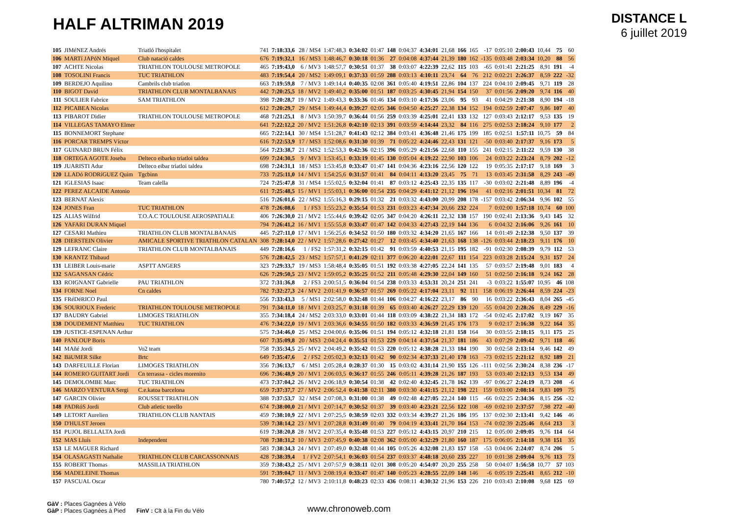HALF ALTRIMAN 2019
DISTANCE L
6 juillet 2019
| 105 | JIMéNEZ Andrés | Triatló l'hospitalet | 741 | 7:18:33,6 | 28 / MS4 | 1:47:48,3 | 0:34:02 | 01:47 | 148 | 0:04:37 | 4:34:01 | 21,68 | 166 | 165 | -17 | 0:05:10 | 2:00:43 | 10,44 | 75 | 60 |
| 106 | MARTí JAPóN Miquel | Club natació caldes | 676 | 7:19:32,1 | 16 / MS3 | 1:48:46,7 | 0:30:18 | 01:36 | 27 | 0:04:08 | 4:37:44 | 21,39 | 180 | 162 | -135 | 0:03:48 | 2:03:34 | 10,20 | 88 | 56 |
| 107 | ACHTE Nicolas | TRIATHLON TOULOUSE METROPOLE | 465 | 7:19:43,0 | 6 / MV3 | 1:48:57,7 | 0:30:51 | 01:37 | 38 | 0:03:07 | 4:22:39 | 22,62 | 115 | 103 | -65 | 0:01:41 | 2:21:25 | 8,91 | 191 | -4 |
| 108 | TOSOLINI Francis | TUC TRIATHLON | 483 | 7:19:54,4 | 20 / MS2 | 1:49:09,1 | 0:37:33 | 01:59 | 288 | 0:03:13 | 4:10:11 | 23,74 | 64 | 76 | 212 | 0:02:21 | 2:26:37 | 8,59 | 222 | -32 |
| 109 | BERDEJO Aquilino | Cambrils club triatlon | 663 | 7:19:59,8 | 7 / MV3 | 1:49:14,4 | 0:40:35 | 02:08 | 361 | 0:05:40 | 4:19:51 | 22,86 | 104 | 137 | 224 | 0:04:10 | 2:09:45 | 9,71 | 119 | 28 |
| 110 | BIGOT David | TRIATHLON CLUB MONTALBANAIS | 442 | 7:20:25,5 | 18 / MV2 | 1:49:40,2 | 0:35:00 | 01:51 | 187 | 0:03:25 | 4:30:45 | 21,94 | 154 | 150 | 37 | 0:01:56 | 2:09:20 | 9,74 | 116 | 40 |
| 111 | SOULIER Fabrice | SAM TRIATHLON | 398 | 7:20:28,7 | 19 / MV2 | 1:49:43,3 | 0:33:36 | 01:46 | 134 | 0:03:10 | 4:17:36 | 23,06 | 95 | 93 | 41 | 0:04:29 | 2:21:38 | 8,90 | 194 | -18 |
| 112 | PICABEA Nicolas | | 612 | 7:20:29,7 | 29 / MS4 | 1:49:44,4 | 0:39:27 | 02:05 | 346 | 0:04:50 | 4:25:27 | 22,38 | 134 | 152 | 194 | 0:02:59 | 2:07:47 | 9,86 | 107 | 40 |
| 113 | PIBAROT Didier | TRIATHLON TOULOUSE METROPOLE | 468 | 7:21:25,1 | 8 / MV3 | 1:50:39,7 | 0:36:44 | 01:56 | 259 | 0:03:39 | 4:25:01 | 22,41 | 133 | 132 | 127 | 0:03:43 | 2:12:17 | 9,53 | 135 | 19 |
| 114 | VILLEGAS TAMAYO Elmer | | 641 | 7:22:12,2 | 20 / MV2 | 1:51:26,8 | 0:42:10 | 02:13 | 391 | 0:03:59 | 4:14:44 | 23,32 | 84 | 116 | 275 | 0:02:53 | 2:18:24 | 9,10 | 177 | 2 |
| 115 | BONNEMORT Stephane | | 665 | 7:22:14,1 | 30 / MS4 | 1:51:28,7 | 0:41:43 | 02:12 | 384 | 0:03:41 | 4:36:48 | 21,46 | 175 | 199 | 185 | 0:02:51 | 1:57:11 | 10,75 | 59 | 84 |
| 116 | PORCAR TREMPS Víctor | | 616 | 7:22:53,9 | 17 / MS3 | 1:52:08,6 | 0:31:30 | 01:39 | 71 | 0:05:22 | 4:24:46 | 22,43 | 131 | 121 | -50 | 0:03:40 | 2:17:37 | 9,16 | 173 | 5 |
| 117 | GUINARD BRUN Félix | | 564 | 7:23:38,7 | 21 / MS2 | 1:52:53,3 | 0:42:36 | 02:15 | 396 | 0:05:29 | 4:21:56 | 22,68 | 110 | 155 | 241 | 0:02:15 | 2:11:22 | 9,59 | 130 | 38 |
| 118 | ORTEGA AGOTE Joseba | Delteco eibarko triatloi taldea | 699 | 7:24:30,5 | 9 / MV3 | 1:53:45,1 | 0:33:19 | 01:45 | 130 | 0:05:04 | 4:19:22 | 22,90 | 103 | 106 | 24 | 0:03:22 | 2:23:24 | 8,79 | 202 | -12 |
| 119 | JUARISTI Adur | Delteco eibar triatloi taldea | 698 | 7:24:31,1 | 18 / MS3 | 1:53:45,8 | 0:33:47 | 01:47 | 141 | 0:04:36 | 4:23:16 | 22,56 | 120 | 122 | 19 | 0:05:35 | 2:17:17 | 9,18 | 169 | 3 |
| 120 | LLADó RODRíGUEZ Quim | Tgcbinn | 733 | 7:25:11,0 | 14 / MV1 | 1:54:25,6 | 0:31:57 | 01:41 | 84 | 0:04:11 | 4:13:20 | 23,45 | 75 | 71 | 13 | 0:03:45 | 2:31:58 | 8,29 | 243 | -49 |
| 121 | IGLESIAS Isaac | Team calella | 724 | 7:25:47,8 | 31 / MS4 | 1:55:02,5 | 0:32:04 | 01:41 | 87 | 0:03:12 | 4:25:43 | 22,35 | 135 | 117 | -30 | 0:03:02 | 2:21:48 | 8,89 | 196 | -4 |
| 122 | PEREZ ALCAIDE Antonio | | 611 | 7:25:48,5 | 15 / MV1 | 1:55:03,1 | 0:36:00 | 01:54 | 235 | 0:04:29 | 4:41:12 | 21,12 | 196 | 194 | 41 | 0:02:16 | 2:01:51 | 10,34 | 81 | 72 |
| 123 | BERNAT Alexis | | 516 | 7:26:01,6 | 22 / MS2 | 1:55:16,3 | 0:29:15 | 01:32 | 21 | 0:03:32 | 4:43:00 | 20,99 | 208 | 178 | -157 | 0:03:42 | 2:06:34 | 9,96 | 102 | 55 |
| 124 | JONES Fran | TUC TRIATHLON | 478 | 7:26:08,6 | 1 / FS3 | 1:55:23,2 | 0:35:54 | 01:53 | 231 | 0:03:23 | 4:47:34 | 20,66 | 232 | 224 | 7 | 0:02:00 | 1:57:18 | 10,74 | 60 | 100 |
| 125 | ALIAS Wilfrid | T.O.A.C TOULOUSE AEROSPATIALE | 406 | 7:26:30,0 | 21 / MV2 | 1:55:44,6 | 0:39:42 | 02:05 | 347 | 0:04:20 | 4:26:11 | 22,32 | 138 | 157 | 190 | 0:02:41 | 2:13:36 | 9,43 | 145 | 32 |
| 126 | YAFARI DURAN Miquel | | 794 | 7:26:41,2 | 16 / MV1 | 1:55:55,8 | 0:33:47 | 01:47 | 142 | 0:04:33 | 4:27:43 | 22,19 | 144 | 136 | 6 | 0:04:32 | 2:16:06 | 9,26 | 161 | 10 |
| 127 | CESARI Mathieu | TRIATHLON CLUB MONTALBANAIS | 445 | 7:27:11,0 | 17 / MV1 | 1:56:25,6 | 0:34:52 | 01:50 | 180 | 0:03:32 | 4:34:20 | 21,65 | 167 | 166 | 14 | 0:01:49 | 2:12:38 | 9,50 | 137 | 39 |
| 128 | DIERSTEIN Olivier | AMICALE SPORTIVE TRIATHLON CATALAN | 308 | 7:28:14,0 | 22 / MV2 | 1:57:28,6 | 0:27:42 | 01:27 | 12 | 0:03:45 | 4:34:40 | 21,63 | 168 | 138 | -126 | 0:03:44 | 2:18:23 | 9,11 | 176 | 10 |
| 129 | LEFRANC Claire | TRIATHLON CLUB MONTALBANAIS | 449 | 7:28:16,6 | 1 / FS2 | 1:57:31,2 | 0:32:15 | 01:42 | 91 | 0:03:59 | 4:40:53 | 21,15 | 195 | 182 | -91 | 0:02:30 | 2:08:39 | 9,79 | 112 | 53 |
| 130 | KRANTZ Thibaud | | 576 | 7:28:42,5 | 23 / MS2 | 1:57:57,1 | 0:41:29 | 02:11 | 377 | 0:06:20 | 4:22:01 | 22,67 | 111 | 154 | 223 | 0:03:28 | 2:15:24 | 9,31 | 157 | 24 |
| 131 | LEIBER Louis-marie | ASPTT ANGERS | 323 | 7:29:33,7 | 19 / MS3 | 1:58:48,4 | 0:35:05 | 01:51 | 192 | 0:03:38 | 4:27:05 | 22,24 | 141 | 135 | 57 | 0:03:57 | 2:19:48 | 9,01 | 183 | 4 |
| 132 | SAGANSAN Cédric | | 626 | 7:29:50,5 | 23 / MV2 | 1:59:05,2 | 0:35:25 | 01:52 | 211 | 0:05:48 | 4:29:30 | 22,04 | 149 | 160 | 51 | 0:02:50 | 2:16:18 | 9,24 | 162 | 28 |
| 133 | ROIGNANT Gabrielle | PAU TRIATHLON | 372 | 7:31:36,8 | 2 / FS3 | 2:00:51,5 | 0:36:04 | 01:54 | 238 | 0:03:33 | 4:53:31 | 20,24 | 251 | 241 | -3 | 0:03:22 | 1:55:07 | 10,95 | 46 | 108 |
| 134 | FORNE Noel | Cn caldes | 782 | 7:32:27,3 | 24 / MV2 | 2:01:41,9 | 0:36:57 | 01:57 | 269 | 0:05:22 | 4:17:04 | 23,11 | 92 | 111 | 158 | 0:06:19 | 2:26:44 | 8,59 | 224 | -23 |
| 135 | FRéDéRICO Paul | | 556 | 7:33:43,3 | 5 / MS1 | 2:02:58,0 | 0:32:48 | 01:44 | 106 | 0:04:27 | 4:16:22 | 23,17 | 86 | 90 | 16 | 0:03:22 | 2:36:43 | 8,04 | 265 | -45 |
| 136 | SOURIOUX Frederic | TRIATHLON TOULOUSE METROPOLE | 791 | 7:34:11,0 | 18 / MV1 | 2:03:25,7 | 0:31:18 | 01:39 | 65 | 0:03:40 | 4:26:27 | 22,29 | 139 | 120 | -55 | 0:04:20 | 2:28:26 | 8,49 | 229 | -16 |
| 137 | BAUDRY Gabriel | LIMOGES TRIATHLON | 355 | 7:34:18,4 | 24 / MS2 | 2:03:33,0 | 0:33:01 | 01:44 | 118 | 0:03:09 | 4:38:22 | 21,34 | 183 | 172 | -54 | 0:02:45 | 2:17:02 | 9,19 | 167 | 35 |
| 138 | DOUDEMENT Matthieu | TUC TRIATHLON | 476 | 7:34:22,0 | 19 / MV1 | 2:03:36,6 | 0:34:55 | 01:50 | 182 | 0:03:33 | 4:36:59 | 21,45 | 176 | 173 | 9 | 0:02:17 | 2:16:38 | 9,22 | 164 | 35 |
| 139 | JUSTICE-ESPENAN Arthur | | 575 | 7:34:46,0 | 25 / MS2 | 2:04:00,6 | 0:35:06 | 01:51 | 194 | 0:05:12 | 4:32:18 | 21,81 | 158 | 164 | 30 | 0:03:55 | 2:18:15 | 9,11 | 175 | 25 |
| 140 | PANLOUP Boris | | 607 | 7:35:09,8 | 20 / MS3 | 2:04:24,4 | 0:35:51 | 01:53 | 229 | 0:04:14 | 4:37:54 | 21,37 | 181 | 186 | 43 | 0:07:29 | 2:09:42 | 9,71 | 118 | 46 |
| 141 | MAñé Jordi | Vo2 team | 758 | 7:35:34,5 | 25 / MV2 | 2:04:49,2 | 0:35:42 | 01:53 | 220 | 0:05:12 | 4:38:28 | 21,33 | 184 | 190 | 30 | 0:02:58 | 2:13:14 | 9,46 | 142 | 49 |
| 142 | BäUMER Silke | Brtc | 649 | 7:35:47,6 | 2 / FS2 | 2:05:02,3 | 0:32:13 | 01:42 | 90 | 0:02:34 | 4:37:33 | 21,40 | 178 | 163 | -73 | 0:02:15 | 2:21:12 | 8,92 | 189 | 21 |
| 143 | DARFEUILLE Florian | LIMOGES TRIATHLON | 356 | 7:36:13,7 | 6 / MS1 | 2:05:28,4 | 0:28:37 | 01:30 | 15 | 0:03:02 | 4:31:14 | 21,90 | 155 | 126 | -111 | 0:02:56 | 2:30:24 | 8,38 | 236 | -17 |
| 144 | ROMERO GUITART Jordi | Cn terrassa - cicles morenito | 696 | 7:36:48,9 | 20 / MV1 | 2:06:03,5 | 0:36:17 | 01:55 | 246 | 0:05:11 | 4:39:28 | 21,26 | 187 | 193 | 53 | 0:03:40 | 2:12:13 | 9,53 | 134 | 49 |
| 145 | DEMOLOMBE Marc | TUC TRIATHLON | 473 | 7:37:04,2 | 26 / MV2 | 2:06:18,9 | 0:30:54 | 01:38 | 42 | 0:02:40 | 4:32:45 | 21,78 | 162 | 139 | -97 | 0:06:27 | 2:24:19 | 8,73 | 208 | -6 |
| 146 | MARZO VENTURA Sergi | C.e.katoa barcelona | 659 | 7:37:37,7 | 27 / MV2 | 2:06:52,4 | 0:41:38 | 02:11 | 380 | 0:03:30 | 4:41:15 | 21,12 | 198 | 221 | 159 | 0:03:00 | 2:08:14 | 9,83 | 109 | 75 |
| 147 | GARCIN Olivier | ROUSSET TRIATHLON | 388 | 7:37:53,7 | 32 / MS4 | 2:07:08,3 | 0:31:00 | 01:38 | 49 | 0:02:48 | 4:27:05 | 22,24 | 140 | 115 | -66 | 0:02:25 | 2:34:36 | 8,15 | 256 | -32 |
| 148 | PADRóS Jordi | Club atletic torello | 674 | 7:38:00,0 | 21 / MV1 | 2:07:14,7 | 0:30:52 | 01:37 | 39 | 0:03:40 | 4:23:21 | 22,56 | 122 | 108 | -69 | 0:02:10 | 2:37:57 | 7,98 | 272 | -40 |
| 149 | LETORT Aurelien | TRIATHLON CLUB NANTAIS | 459 | 7:38:10,9 | 22 / MV1 | 2:07:25,5 | 0:38:59 | 02:03 | 332 | 0:03:34 | 4:39:27 | 21,26 | 186 | 195 | 137 | 0:02:30 | 2:13:41 | 9,42 | 146 | 46 |
| 150 | D'HULST Jeroen | | 539 | 7:38:14,2 | 23 / MV1 | 2:07:28,8 | 0:31:49 | 01:40 | 79 | 0:04:19 | 4:33:41 | 21,70 | 164 | 153 | -74 | 0:02:39 | 2:25:46 | 8,64 | 213 | 3 |
| 151 | PUJOL BELLALTA Jordi | | 619 | 7:38:20,8 | 28 / MV2 | 2:07:35,4 | 0:35:48 | 01:53 | 227 | 0:05:12 | 4:43:15 | 20,97 | 210 | 215 | 12 | 0:05:00 | 2:09:05 | 9,76 | 114 | 64 |
| 152 | MAS Lluís | Independent | 708 | 7:38:31,2 | 10 / MV3 | 2:07:45,9 | 0:40:38 | 02:08 | 362 | 0:05:00 | 4:32:29 | 21,80 | 160 | 187 | 175 | 0:06:05 | 2:14:18 | 9,38 | 151 | 35 |
| 153 | LE MAGUER Richard | | 583 | 7:38:34,3 | 24 / MV1 | 2:07:49,0 | 0:32:48 | 01:44 | 105 | 0:05:26 | 4:32:08 | 21,83 | 157 | 158 | -53 | 0:04:06 | 2:24:07 | 8,74 | 206 | 5 |
| 154 | OLASAGASTI Nathalie | TRIATHLON CLUB CARCASSONNAIS | 428 | 7:38:39,4 | 1 / FV2 | 2:07:54,1 | 0:36:03 | 01:54 | 237 | 0:03:37 | 4:48:18 | 20,60 | 235 | 227 | 10 | 0:01:38 | 2:09:04 | 9,76 | 113 | 73 |
| 155 | ROBERT Thomas | MASSILIA TRIATHLON | 359 | 7:38:43,2 | 25 / MV1 | 2:07:57,9 | 0:38:11 | 02:01 | 308 | 0:05:20 | 4:54:07 | 20,20 | 255 | 258 | 50 | 0:04:07 | 1:56:58 | 10,77 | 57 | 103 |
| 156 | MADELEINE Thomas | | 591 | 7:39:04,7 | 11 / MV3 | 2:08:19,4 | 0:33:47 | 01:47 | 140 | 0:05:23 | 4:28:55 | 22,09 | 148 | 146 | -6 | 0:05:19 | 2:25:41 | 8,65 | 212 | -10 |
| 157 | PASCUAL Oscar | | 780 | 7:40:57,2 | 12 / MV3 | 2:10:11,8 | 0:48:23 | 02:33 | 436 | 0:08:11 | 4:30:32 | 21,96 | 153 | 226 | 210 | 0:03:43 | 2:10:08 | 9,68 | 125 | 69 |
GàV : Places Gagnées à Vélo
GàP : Places Gagnées à Pied
FinV : Clt à la Fin du Vélo
www.chronoweb.com